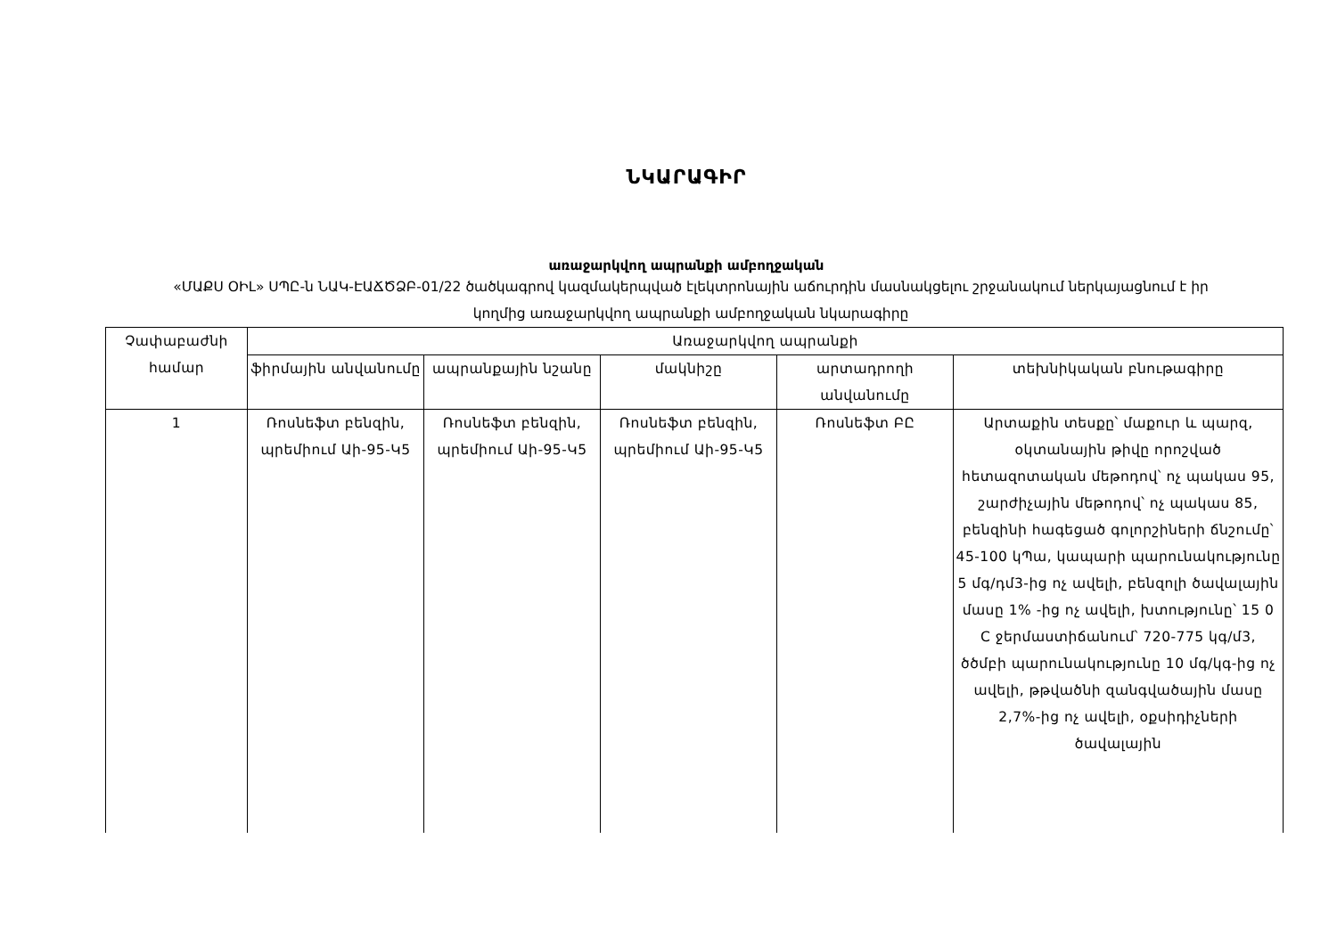ՆԿԱՐԱԳԻՐ
առաջարկվող ապրանքի ամբողջական
«ՄԱՔՍ ՕԻԼ» ՍՊԸ-ն ՆԱԿ-ԷԱՃԾՁԲ-01/22 ծածկագրով կազմակերպված էլեկտրոնային աճուրդին մասնակցելու շրջանակում ներկայացնում է իր կողմից առաջարկվող ապրանքի ամբողջական նկարագիրը
| Չափաբաժնի համար | Առաջարկվող ապրանքի | | | | |
| --- | --- | --- | --- | --- | --- |
| | ֆիրմային անվանումը | ապրանքային նշանը | մակնիշը | արտադրողի անվանումը | տեխնիկական բնութագիրը |
| 1 | Ռոսնեֆտ բենզին, պրեմիում Աի-95-Կ5 | Ռոսնեֆտ բենզին, պրեմիում Աի-95-Կ5 | Ռոսնեֆտ բենզին, պրեմիում Աի-95-Կ5 | Ռոսնեֆտ ԲԸ | Արտաքին տեսքը՝ մաքուր և պարզ, օկտանային թիվը որոշված հետազոտական մեթոդով՝ ոչ պակաս 95, շարժիչային մեթոդով՝ ոչ պակաս 85, բենզինի հագեցած գոլորշիների ճնշումը՝ 45-100 կՊա, կապարի պարունակությունը 5 մգ/դմ3-ից ոչ ավելի, բենզոլի ծավալային մասը 1% -ից ոչ ավելի, խտությունը՝ 15 0 C ջերմաստիճանում՝ 720-775 կգ/մ3, ծծմբի պարունակությունը 10 մգ/կգ-ից ոչ ավելի, թթվածնի զանգվածային մասը 2,7%-ից ոչ ավելի, օքսիդիչների ծավալային |